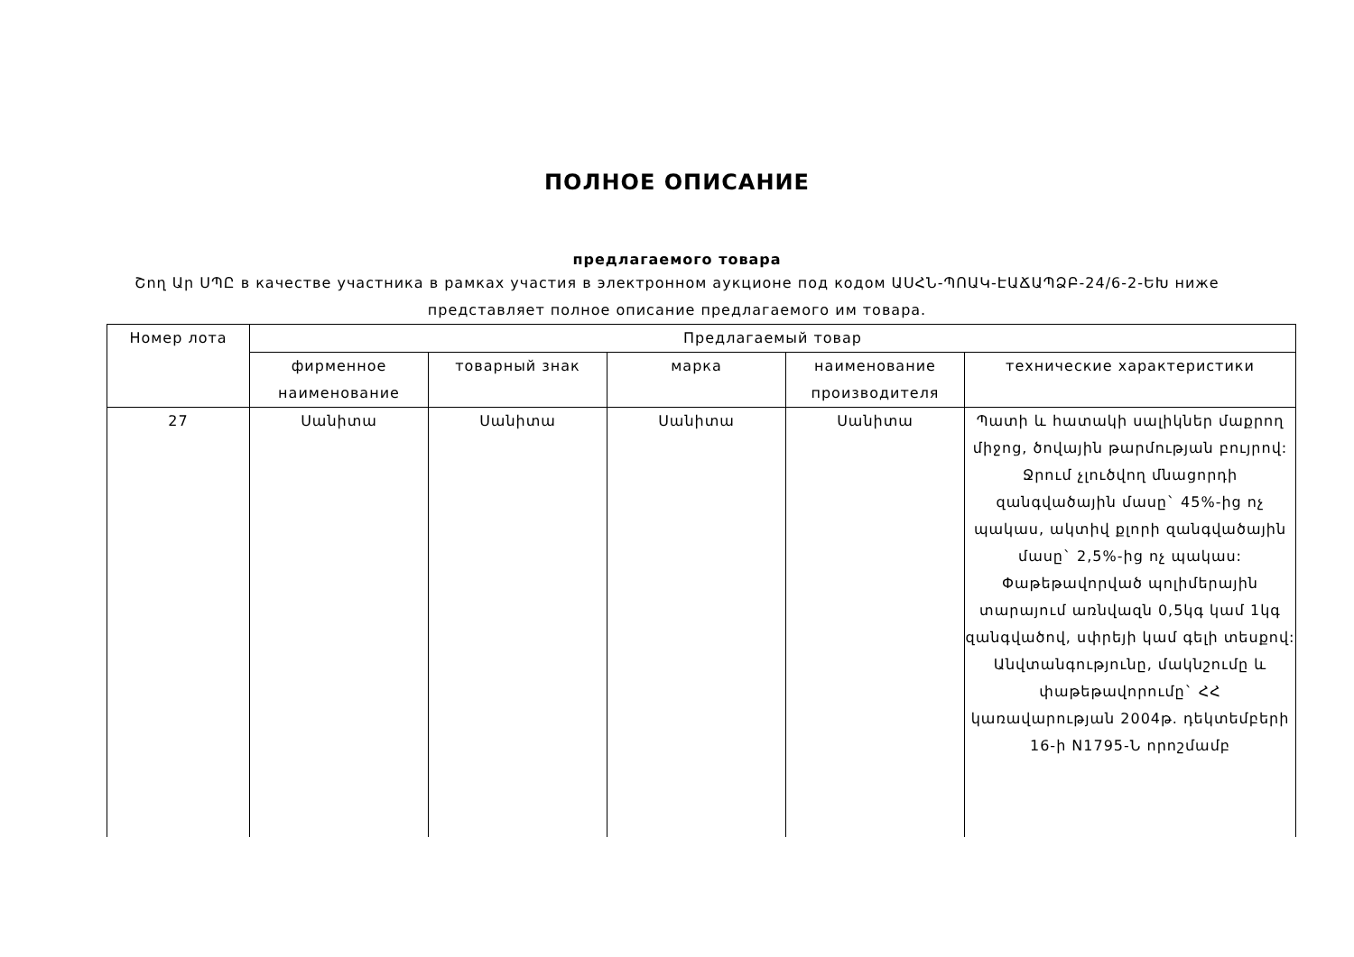ПОЛНОЕ ОПИСАНИЕ
предлагаемого товара
Շող Ար ՍՊԸ в качестве участника в рамках участия в электронном аукционе под кодом ԱՍՀՆ-ՊՈԱԿ-ԷԱՃԱՊՁԲ-24/6-2-ԵԽ ниже представляет полное описание предлагаемого им товара.
| Номер лота | Предлагаемый товар | | | | |
| --- | --- | --- | --- | --- | --- |
| | фирменное наименование | товарный знак | марка | наименование производителя | технические характеристики |
| 27 | Սանիտա | Սանիտա | Սանիտա | Սանիտա | Պատի և հատակի սալիկներ մաքրող միջոց, ծովային թարմության բույրով: Ջրում չլուծվող մնացորդի զանգվածային մասը` 45%-ից ոչ պակաս, ակտիվ քլորի զանգվածային մասը` 2,5%-ից ոչ պակաս: Փաթեթավորված պոլիմերային տարայում առնվազն 0,5կգ կամ 1կգ զանգվածով, սփրեյի կամ գելի տեսքով: Անվտանգությունը, մակնշումը և փաթեթավորումը` ՀՀ կառավարության 2004թ. դեկտեմբերի 16-ի N1795-Ն որոշմամբ |